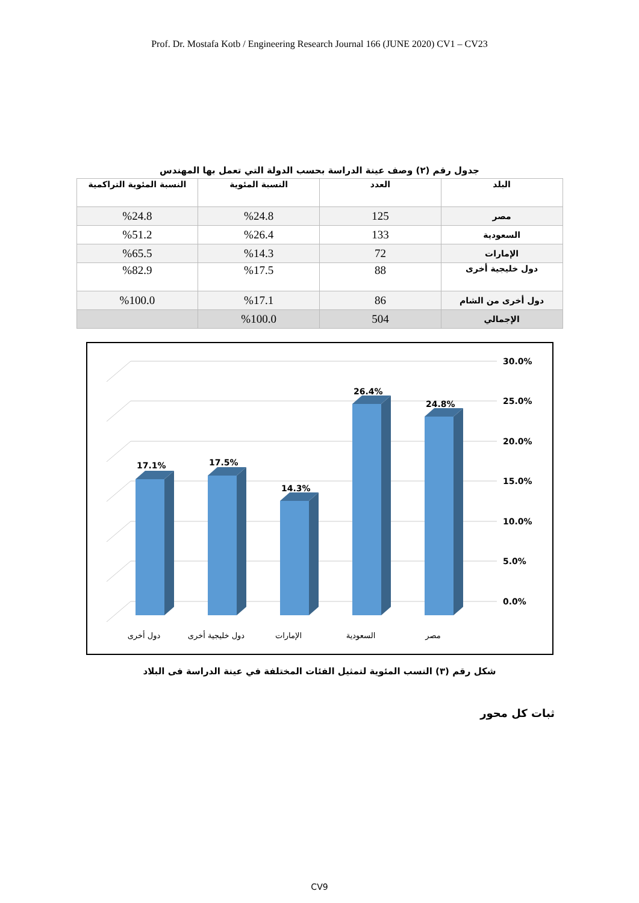Prof. Dr. Mostafa Kotb / Engineering Research Journal 166 (JUNE 2020) CV1 – CV23
جدول رقم (٢) وصف عينة الدراسة بحسب الدولة التي تعمل بها المهندس
| البلد | العدد | النسبة المئوية | النسبة المئوية التراكمية |
| --- | --- | --- | --- |
| مصر | 125 | %24.8 | %24.8 |
| السعودية | 133 | %26.4 | %51.2 |
| الإمارات | 72 | %14.3 | %65.5 |
| دول خليجية أخرى | 88 | %17.5 | %82.9 |
| دول أخرى من الشام | 86 | %17.1 | %100.0 |
| الإجمالي | 504 | %100.0 | |
30.0%
25.0%
20.0%
15.0%
10.0%
5.0%
0.0%
17.1%
17.5%
14.3%
26.4%
24.8%
دول أخرى
دول خليجية أخرى
الإمارات
السعودية
مصر
شكل رقم (٣) النسب المئوية لتمثيل الفئات المختلفة في عينة الدراسة فى البلاد
ثبات كل محور
CV9